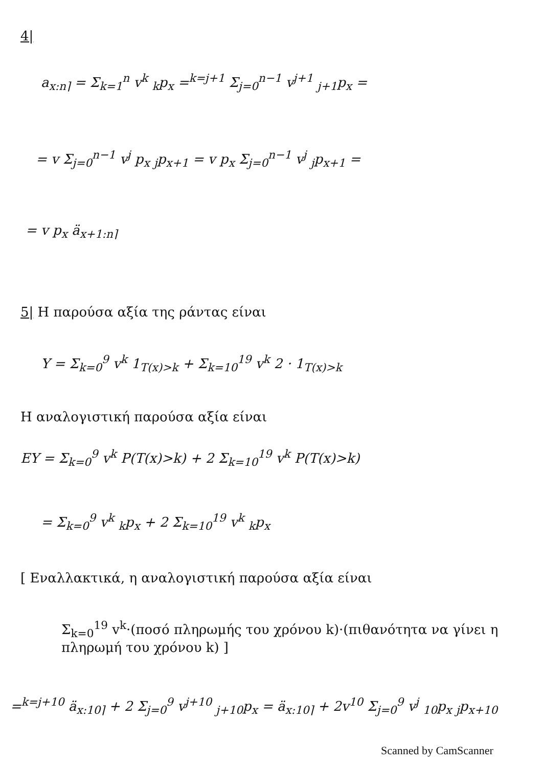4|
a<sub>x:n⌉</sub> = Σ<sub>k=1</sub><sup>n</sup> v<sup>k</sup> <sub>k</sub>p<sub>x</sub> =<sup>k=j+1</sup> Σ<sub>j=0</sub><sup>n−1</sup> v<sup>j+1</sup> <sub>j+1</sub>p<sub>x</sub> =
= v Σ<sub>j=0</sub><sup>n−1</sup> v<sup>j</sup> p<sub>x</sub> <sub>j</sub>p<sub>x+1</sub> = v p<sub>x</sub> Σ<sub>j=0</sub><sup>n−1</sup> v<sup>j</sup> <sub>j</sub>p<sub>x+1</sub> =
= v p<sub>x</sub> ä<sub>x+1:n⌉</sub>
5| Η παρούσα αξία της ράντας είναι
Y = Σ<sub>k=0</sub><sup>9</sup> v<sup>k</sup> 1<sub>T(x)>k</sub> + Σ<sub>k=10</sub><sup>19</sup> v<sup>k</sup> 2 · 1<sub>T(x)>k</sub>
Η αναλογιστική παρούσα αξία είναι
EY = Σ<sub>k=0</sub><sup>9</sup> v<sup>k</sup> P(T(x)>k) + 2 Σ<sub>k=10</sub><sup>19</sup> v<sup>k</sup> P(T(x)>k)
= Σ<sub>k=0</sub><sup>9</sup> v<sup>k</sup> <sub>k</sub>p<sub>x</sub> + 2 Σ<sub>k=10</sub><sup>19</sup> v<sup>k</sup> <sub>k</sub>p<sub>x</sub>
[ Εναλλακτικά, η αναλογιστική παρούσα αξία είναι
Σ<sub>k=0</sub><sup>19</sup> v<sup>k</sup>·(ποσό πληρωμής του χρόνου k)·(πιθανότητα να γίνει η πληρωμή του χρόνου k) ]
=<sup>k=j+10</sup> ä<sub>x:10⌉</sub> + 2 Σ<sub>j=0</sub><sup>9</sup> v<sup>j+10</sup> <sub>j+10</sub>p<sub>x</sub> = ä<sub>x:10⌉</sub> + 2v<sup>10</sup> Σ<sub>j=0</sub><sup>9</sup> v<sup>j</sup> <sub>10</sub>p<sub>x</sub> <sub>j</sub>p<sub>x+10</sub>
Scanned by CamScanner